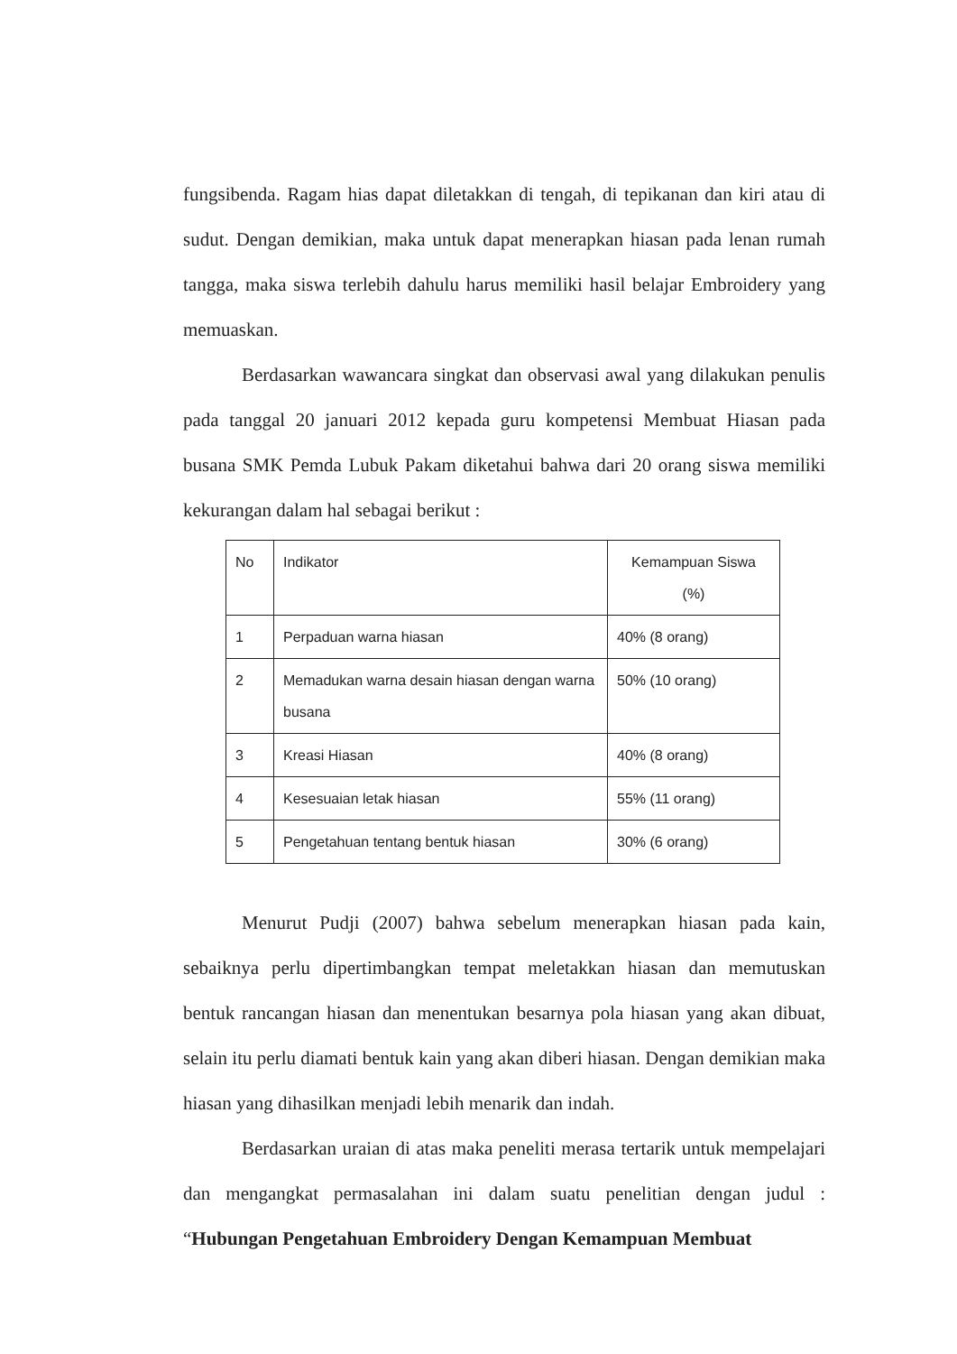fungsibenda. Ragam hias dapat diletakkan di tengah, di tepikanan dan kiri atau di sudut. Dengan demikian, maka untuk dapat menerapkan hiasan pada lenan rumah tangga, maka siswa terlebih dahulu harus memiliki hasil belajar Embroidery yang memuaskan.
Berdasarkan wawancara singkat dan observasi awal yang dilakukan penulis pada tanggal 20 januari 2012 kepada guru kompetensi Membuat Hiasan pada busana SMK Pemda Lubuk Pakam diketahui bahwa dari 20 orang siswa memiliki kekurangan dalam hal sebagai berikut :
| No | Indikator | Kemampuan Siswa (%) |
| --- | --- | --- |
| 1 | Perpaduan warna hiasan | 40% (8 orang) |
| 2 | Memadukan warna desain hiasan dengan warna busana | 50% (10 orang) |
| 3 | Kreasi Hiasan | 40% (8 orang) |
| 4 | Kesesuaian letak hiasan | 55% (11 orang) |
| 5 | Pengetahuan tentang bentuk hiasan | 30% (6 orang) |
Menurut Pudji (2007) bahwa sebelum menerapkan hiasan pada kain, sebaiknya perlu dipertimbangkan tempat meletakkan hiasan dan memutuskan bentuk rancangan hiasan dan menentukan besarnya pola hiasan yang akan dibuat, selain itu perlu diamati bentuk kain yang akan diberi hiasan. Dengan demikian maka hiasan yang dihasilkan menjadi lebih menarik dan indah.
Berdasarkan uraian di atas maka peneliti merasa tertarik untuk mempelajari dan mengangkat permasalahan ini dalam suatu penelitian dengan judul : “Hubungan Pengetahuan Embroidery Dengan Kemampuan Membuat